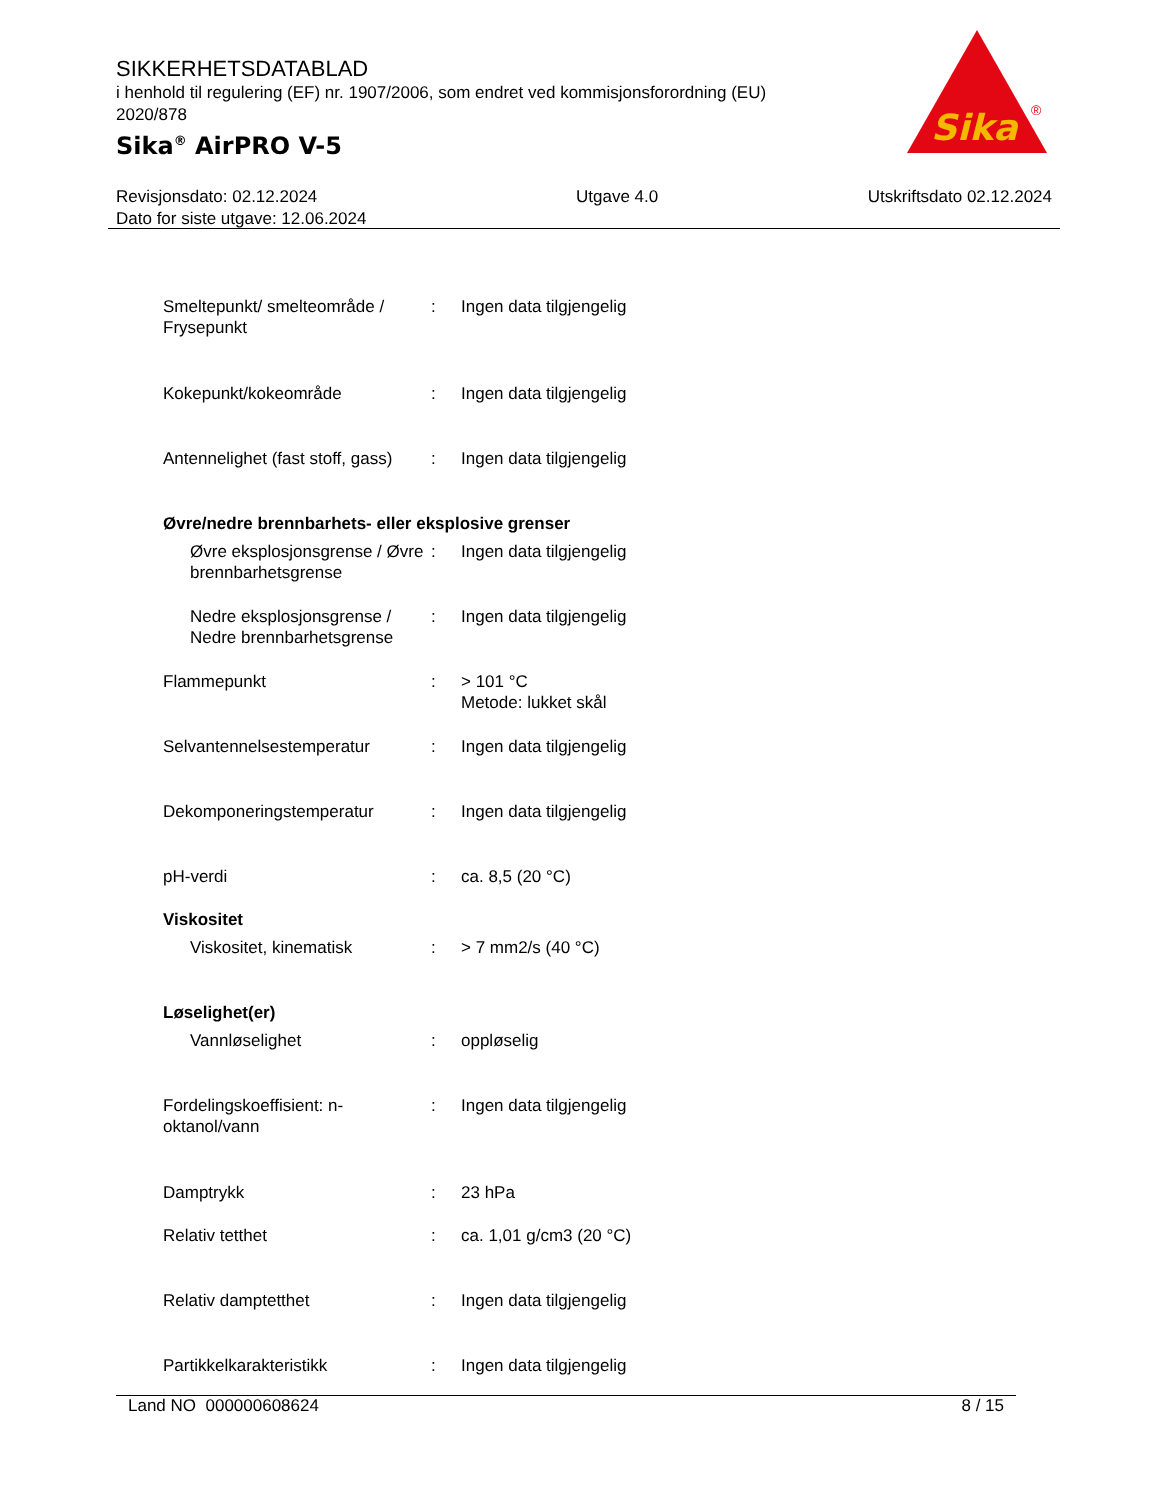SIKKERHETSDATABLAD
i henhold til regulering (EF) nr. 1907/2006, som endret ved kommisjonsforordning (EU) 2020/878
Sika<sup>®</sup> AirPRO V-5
Sika
®
Revisjonsdato: 02.12.2024
Dato for siste utgave: 12.06.2024
Utgave 4.0 Utskriftsdato 02.12.2024
Smeltepunkt/ smelteområde / Frysepunkt
: Ingen data tilgjengelig
Kokepunkt/kokeområde : Ingen data tilgjengelig
Antennelighet (fast stoff, gass)
: Ingen data tilgjengelig
Øvre/nedre brennbarhets- eller eksplosive grenser
Øvre eksplosjonsgrense / Øvre brennbarhetsgrense
: Ingen data tilgjengelig
Nedre eksplosjonsgrense / Nedre brennbarhetsgrense
: Ingen data tilgjengelig
Flammepunkt : > 101 °C
Metode: lukket skål
Selvantennelsestemperatur : Ingen data tilgjengelig
Dekomponeringstemperatur : Ingen data tilgjengelig
pH-verdi : ca. 8,5 (20 °C)
Viskositet
Viskositet, kinematisk : > 7 mm2/s (40 °C)
Løselighet(er)
Vannløselighet : oppløselig
Fordelingskoeffisient: n-oktanol/vann
: Ingen data tilgjengelig
Damptrykk : 23 hPa
Relativ tetthet : ca. 1,01 g/cm3 (20 °C)
Relativ damptetthet : Ingen data tilgjengelig
Partikkelkarakteristikk : Ingen data tilgjengelig
Land NO 000000608624 8 / 15